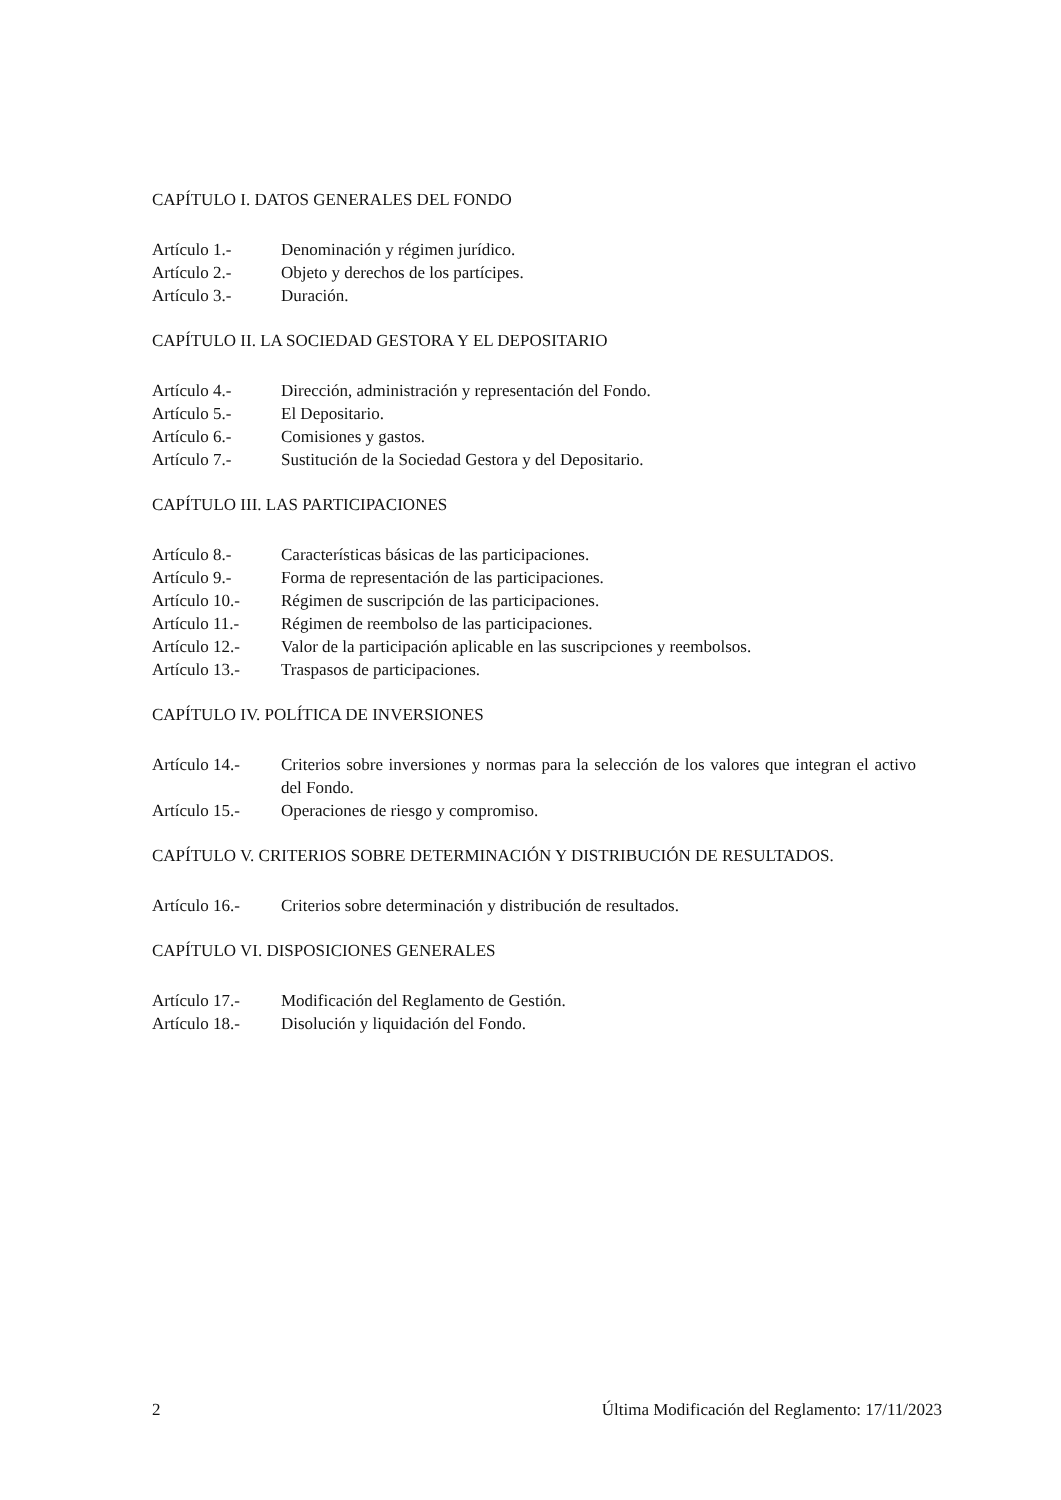CAPÍTULO I. DATOS GENERALES DEL FONDO
Artículo 1.- Denominación y régimen jurídico.
Artículo 2.- Objeto y derechos de los partícipes.
Artículo 3.- Duración.
CAPÍTULO II. LA SOCIEDAD GESTORA Y EL DEPOSITARIO
Artículo 4.- Dirección, administración y representación del Fondo.
Artículo 5.- El Depositario.
Artículo 6.- Comisiones y gastos.
Artículo 7.- Sustitución de la Sociedad Gestora y del Depositario.
CAPÍTULO III. LAS PARTICIPACIONES
Artículo 8.- Características básicas de las participaciones.
Artículo 9.- Forma de representación de las participaciones.
Artículo 10.- Régimen de suscripción de las participaciones.
Artículo 11.- Régimen de reembolso de las participaciones.
Artículo 12.- Valor de la participación aplicable en las suscripciones y reembolsos.
Artículo 13.- Traspasos de participaciones.
CAPÍTULO IV. POLÍTICA DE INVERSIONES
Artículo 14.- Criterios sobre inversiones y normas para la selección de los valores que integran el activo del Fondo.
Artículo 15.- Operaciones de riesgo y compromiso.
CAPÍTULO V. CRITERIOS SOBRE DETERMINACIÓN Y DISTRIBUCIÓN DE RESULTADOS.
Artículo 16.- Criterios sobre determinación y distribución de resultados.
CAPÍTULO VI. DISPOSICIONES GENERALES
Artículo 17.- Modificación del Reglamento de Gestión.
Artículo 18.- Disolución y liquidación del Fondo.
2 Última Modificación del Reglamento: 17/11/2023